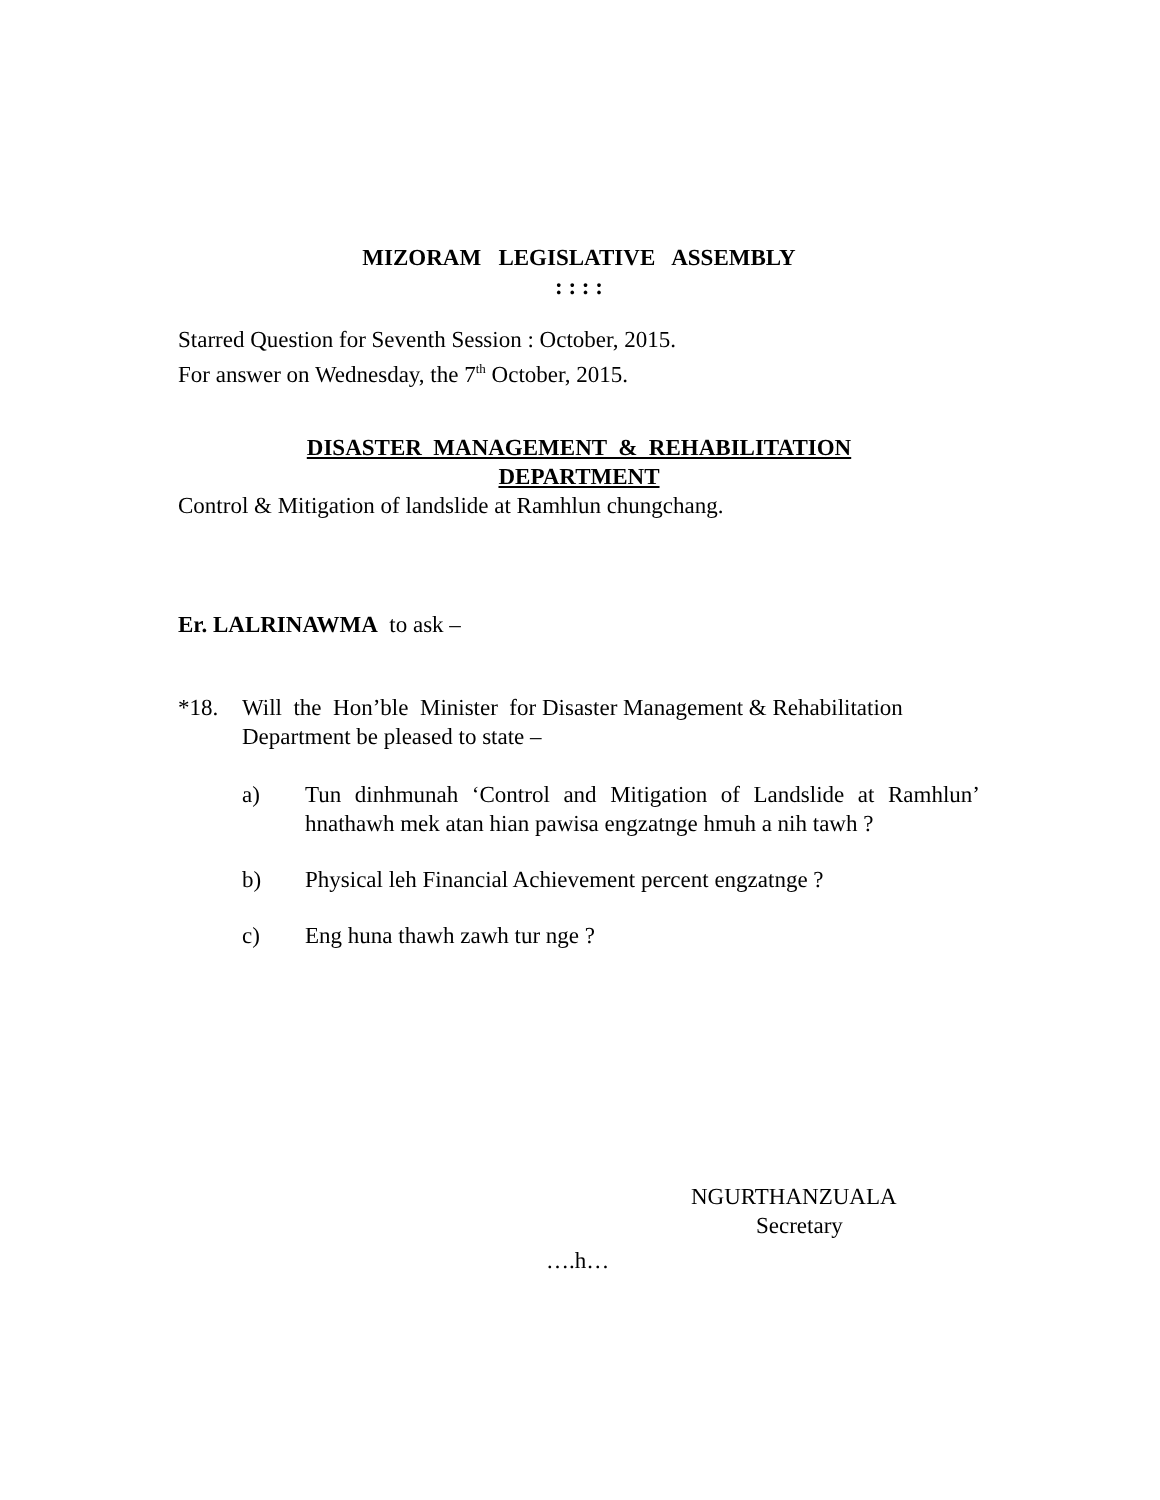MIZORAM LEGISLATIVE ASSEMBLY
: : : :
Starred Question for Seventh Session : October, 2015.
For answer on Wednesday, the 7<sup>th</sup> October, 2015.
DISASTER MANAGEMENT & REHABILITATION
DEPARTMENT
Control & Mitigation of landslide at Ramhlun chungchang.
Er. LALRINAWMA to ask –
*18. Will the Hon’ble Minister for Disaster Management & Rehabilitation Department be pleased to state –
a) Tun dinhmunah ‘Control and Mitigation of Landslide at Ramhlun’ hnathawh mek atan hian pawisa engzatnge hmuh a nih tawh ?
b) Physical leh Financial Achievement percent engzatnge ?
c) Eng huna thawh zawh tur nge ?
NGURTHANZUALA
Secretary
….h…